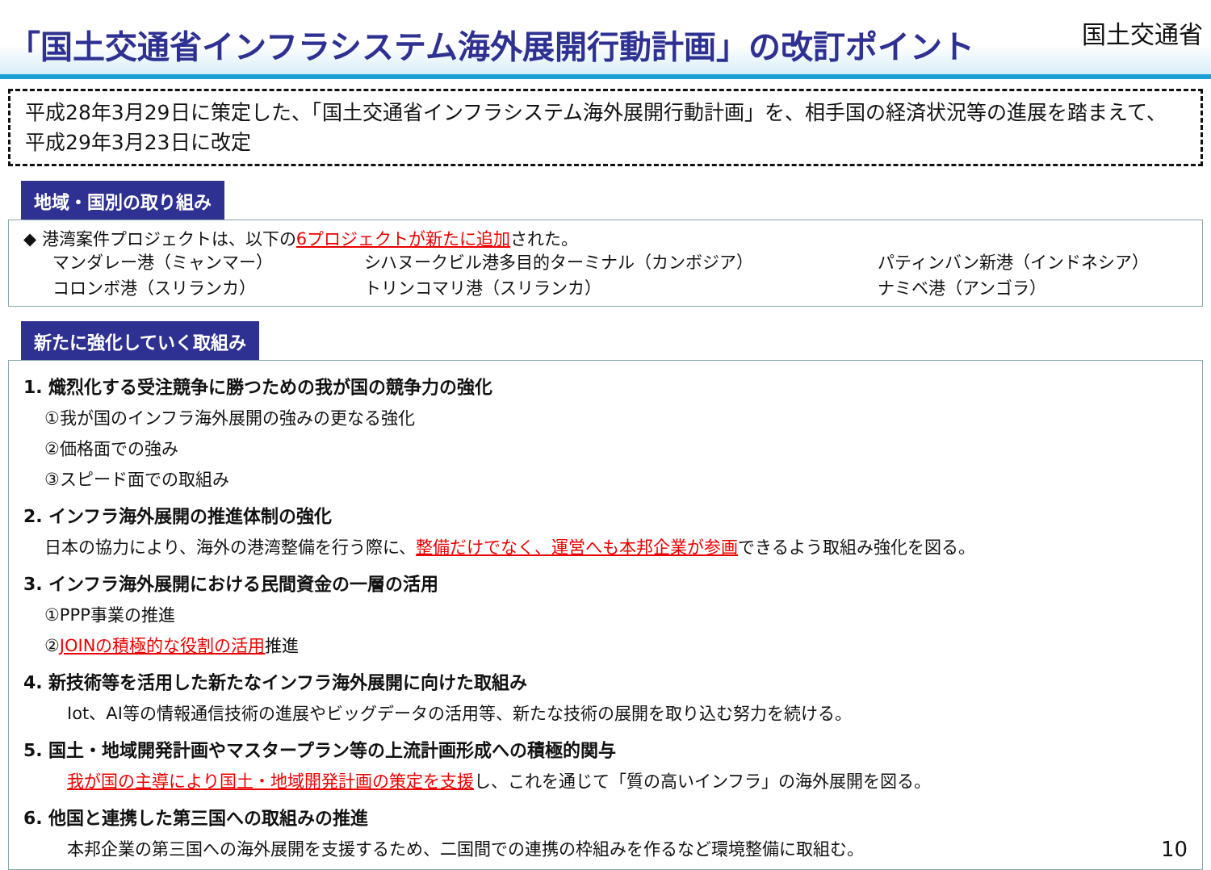「国土交通省インフラシステム海外展開行動計画」の改訂ポイント
国土交通省
平成28年3月29日に策定した、「国土交通省インフラシステム海外展開行動計画」を、相手国の経済状況等の進展を踏まえて、平成29年3月23日に改定
地域・国別の取り組み
◆ 港湾案件プロジェクトは、以下の6プロジェクトが新たに追加された。
マンダレー港（ミャンマー） シハヌークビル港多目的ターミナル（カンボジア） パティンバン新港（インドネシア）
コロンボ港（スリランカ） トリンコマリ港（スリランカ） ナミベ港（アンゴラ）
新たに強化していく取組み
1. 熾烈化する受注競争に勝つための我が国の競争力の強化
①我が国のインフラ海外展開の強みの更なる強化
②価格面での強み
③スピード面での取組み
2. インフラ海外展開の推進体制の強化
日本の協力により、海外の港湾整備を行う際に、整備だけでなく、運営へも本邦企業が参画できるよう取組み強化を図る。
3. インフラ海外展開における民間資金の一層の活用
①PPP事業の推進
②JOINの積極的な役割の活用推進
4. 新技術等を活用した新たなインフラ海外展開に向けた取組み
Iot、AI等の情報通信技術の進展やビッグデータの活用等、新たな技術の展開を取り込む努力を続ける。
5. 国土・地域開発計画やマスタープラン等の上流計画形成への積極的関与
我が国の主導により国土・地域開発計画の策定を支援し、これを通じて「質の高いインフラ」の海外展開を図る。
6. 他国と連携した第三国への取組みの推進
本邦企業の第三国への海外展開を支援するため、二国間での連携の枠組みを作るなど環境整備に取組む。 10